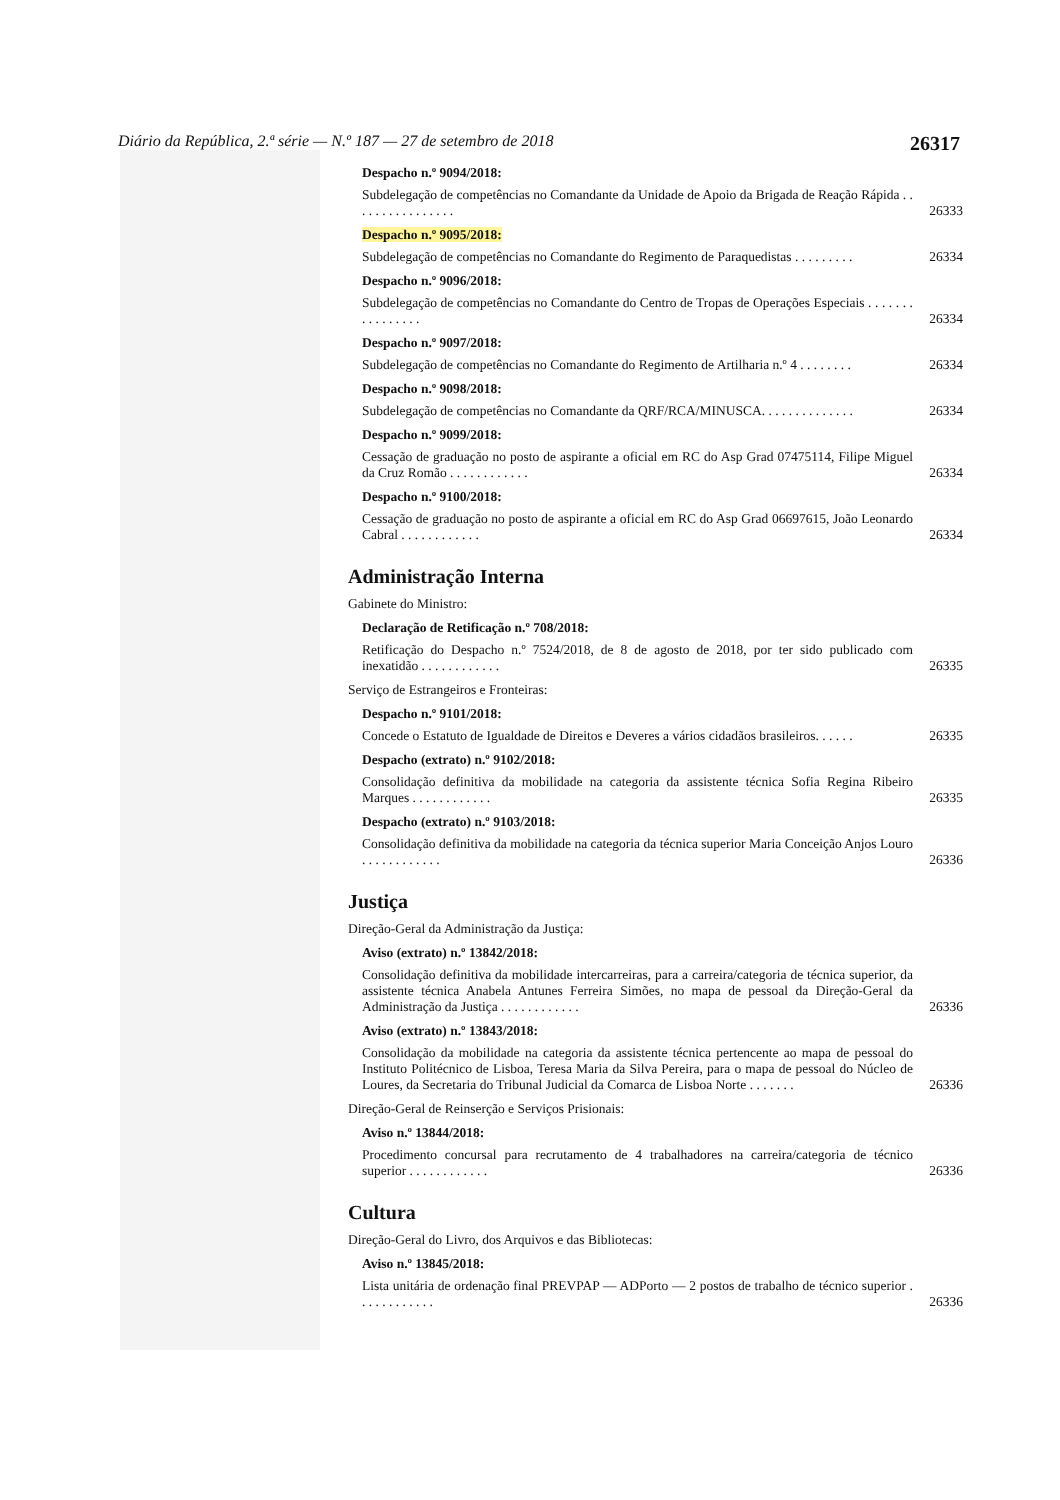Diário da República, 2.ª série — N.º 187 — 27 de setembro de 2018 26317
Despacho n.º 9094/2018:
Subdelegação de competências no Comandante da Unidade de Apoio da Brigada de Reação Rápida . . . . . . . . . . . . . . . . 26333
Despacho n.º 9095/2018:
Subdelegação de competências no Comandante do Regimento de Paraquedistas . . . . . . . . . 26334
Despacho n.º 9096/2018:
Subdelegação de competências no Comandante do Centro de Tropas de Operações Especiais . . . . . . . . . . . . . . . . 26334
Despacho n.º 9097/2018:
Subdelegação de competências no Comandante do Regimento de Artilharia n.º 4 . . . . . . . . 26334
Despacho n.º 9098/2018:
Subdelegação de competências no Comandante da QRF/RCA/MINUSCA. . . . . . . . . . . . . . 26334
Despacho n.º 9099/2018:
Cessação de graduação no posto de aspirante a oficial em RC do Asp Grad 07475114, Filipe Miguel da Cruz Romão . . . . . . . . . . . . 26334
Despacho n.º 9100/2018:
Cessação de graduação no posto de aspirante a oficial em RC do Asp Grad 06697615, João Leonardo Cabral . . . . . . . . . . . . 26334
Administração Interna
Gabinete do Ministro:
Declaração de Retificação n.º 708/2018:
Retificação do Despacho n.º 7524/2018, de 8 de agosto de 2018, por ter sido publicado com inexatidão . . . . . . . . . . . . 26335
Serviço de Estrangeiros e Fronteiras:
Despacho n.º 9101/2018:
Concede o Estatuto de Igualdade de Direitos e Deveres a vários cidadãos brasileiros. . . . . . 26335
Despacho (extrato) n.º 9102/2018:
Consolidação definitiva da mobilidade na categoria da assistente técnica Sofia Regina Ribeiro Marques . . . . . . . . . . . . 26335
Despacho (extrato) n.º 9103/2018:
Consolidação definitiva da mobilidade na categoria da técnica superior Maria Conceição Anjos Louro . . . . . . . . . . . . 26336
Justiça
Direção-Geral da Administração da Justiça:
Aviso (extrato) n.º 13842/2018:
Consolidação definitiva da mobilidade intercarreiras, para a carreira/categoria de técnica superior, da assistente técnica Anabela Antunes Ferreira Simões, no mapa de pessoal da Direção-Geral da Administração da Justiça . . . . . . . . . . . . 26336
Aviso (extrato) n.º 13843/2018:
Consolidação da mobilidade na categoria da assistente técnica pertencente ao mapa de pessoal do Instituto Politécnico de Lisboa, Teresa Maria da Silva Pereira, para o mapa de pessoal do Núcleo de Loures, da Secretaria do Tribunal Judicial da Comarca de Lisboa Norte . . . . . . . 26336
Direção-Geral de Reinserção e Serviços Prisionais:
Aviso n.º 13844/2018:
Procedimento concursal para recrutamento de 4 trabalhadores na carreira/categoria de técnico superior . . . . . . . . . . . . 26336
Cultura
Direção-Geral do Livro, dos Arquivos e das Bibliotecas:
Aviso n.º 13845/2018:
Lista unitária de ordenação final PREVPAP — ADPorto — 2 postos de trabalho de técnico superior . . . . . . . . . . . . 26336